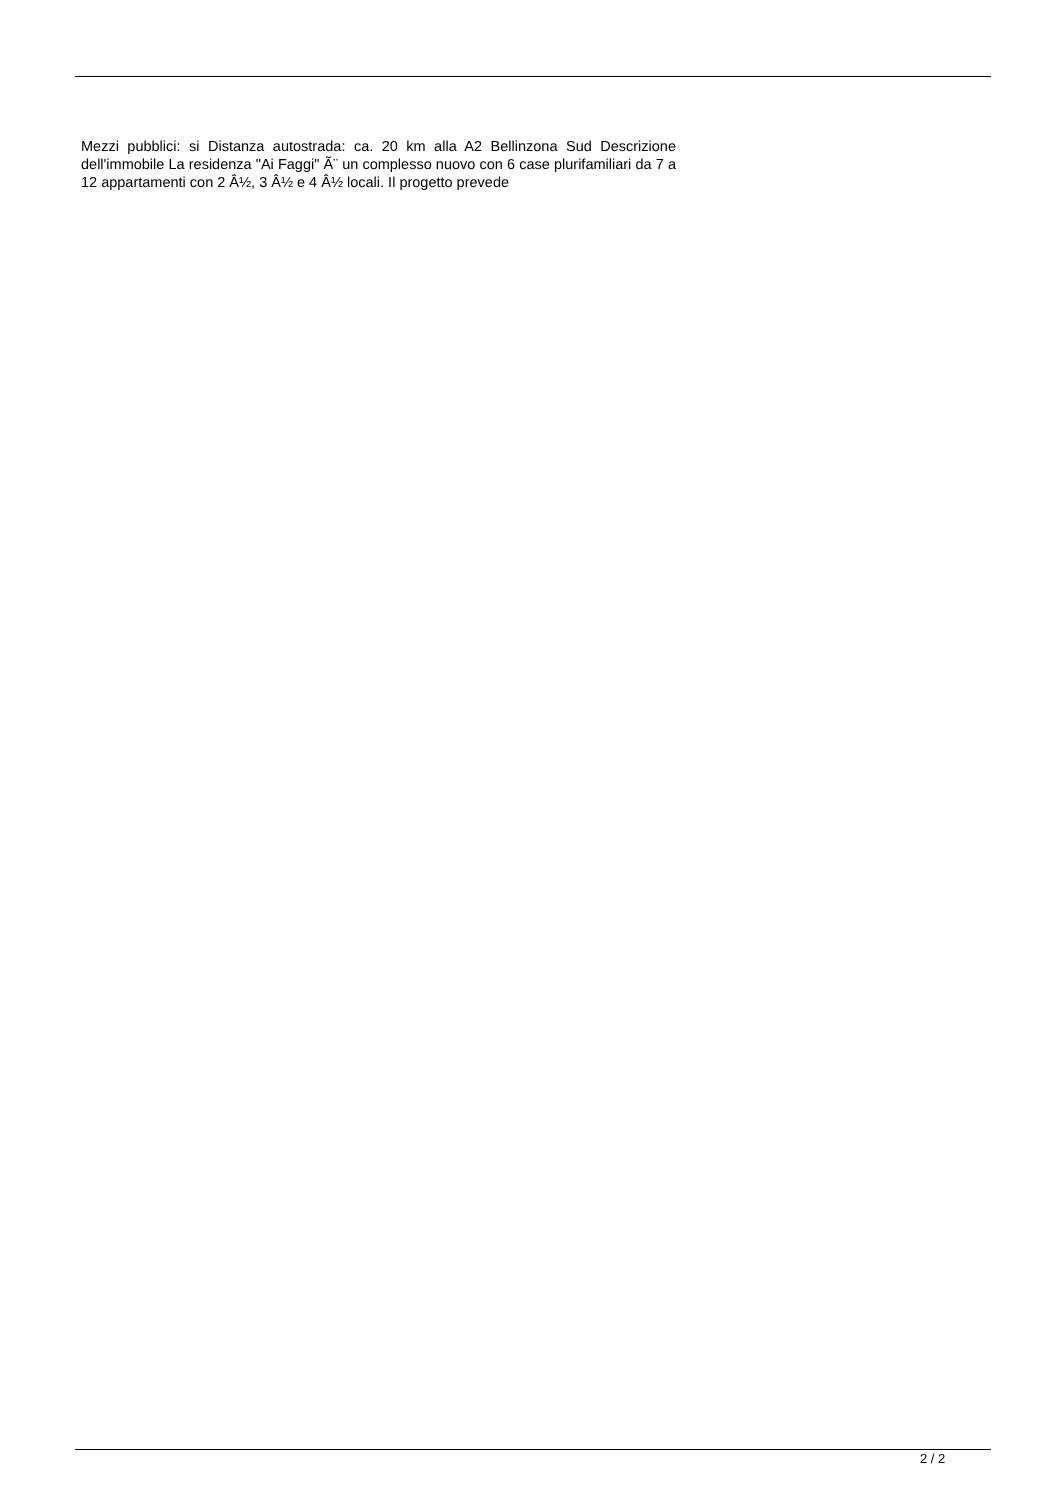Mezzi pubblici: si Distanza autostrada: ca. 20 km alla A2 Bellinzona Sud Descrizione dell'immobile La residenza "Ai Faggi" Ã¨ un complesso nuovo con 6 case plurifamiliari da 7 a 12 appartamenti con 2 Â½, 3 Â½ e 4 Â½ locali. Il progetto prevede
2 / 2